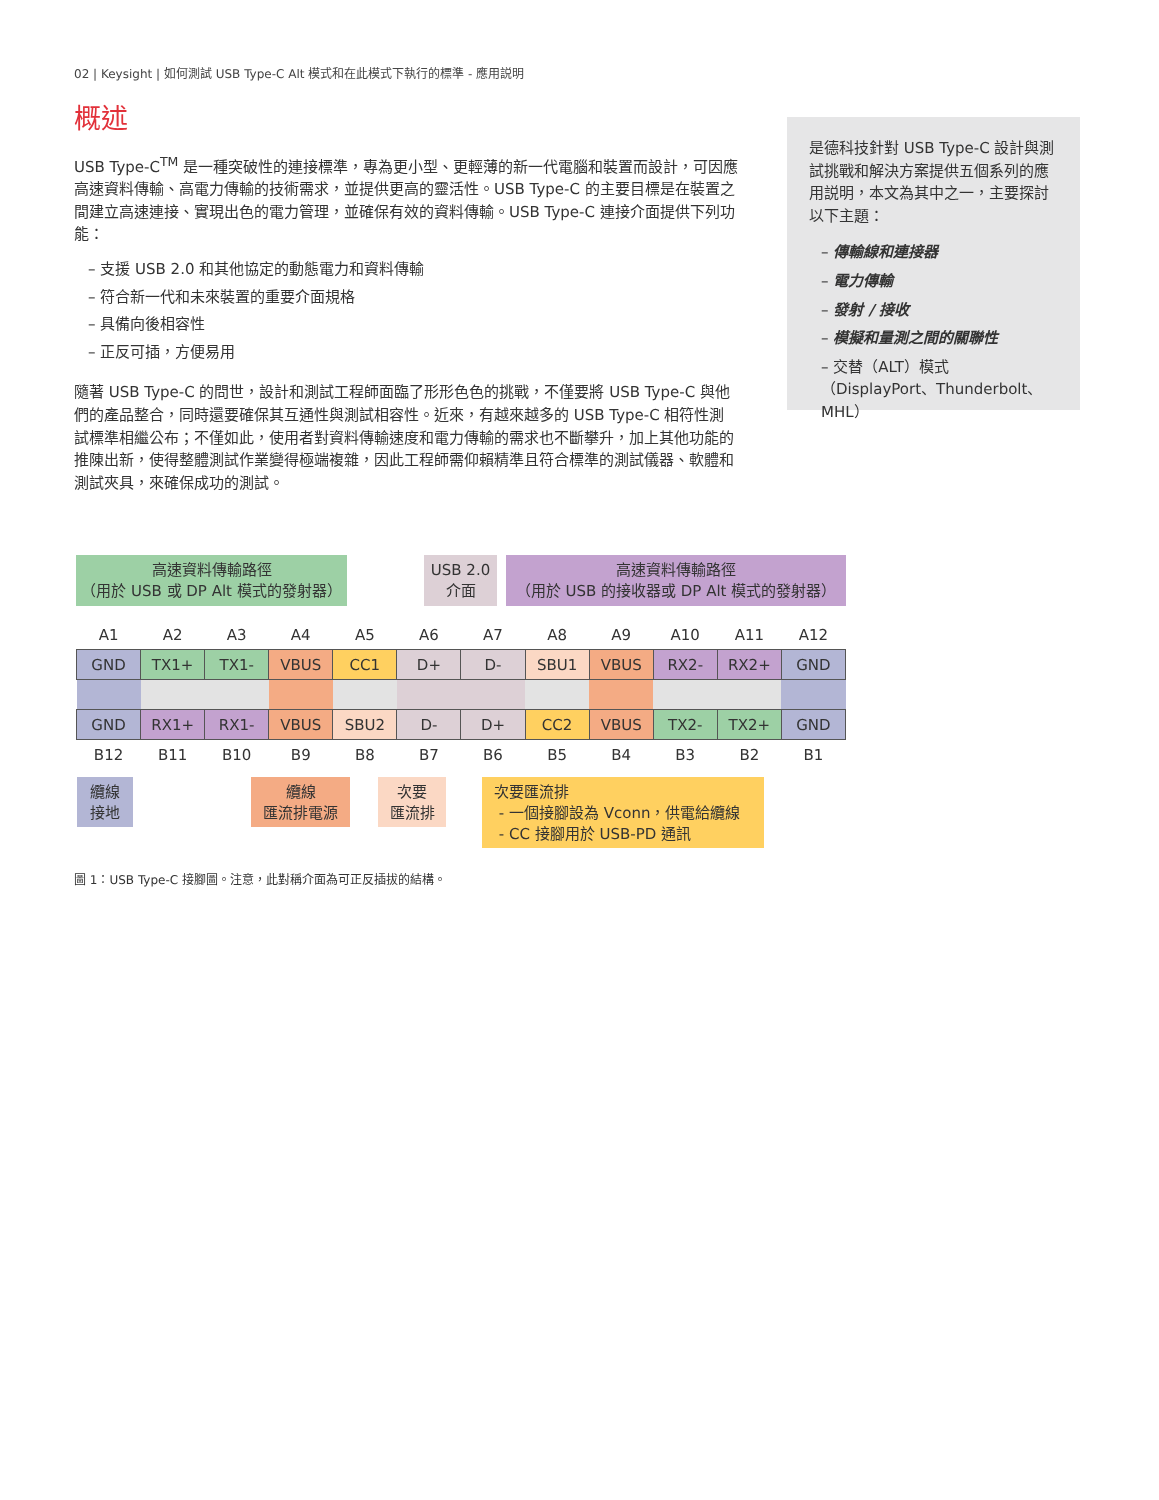02 | Keysight | 如何測試 USB Type-C Alt 模式和在此模式下執行的標準 - 應用説明
概述
USB Type-C<sup>TM</sup> 是一種突破性的連接標準，專為更小型、更輕薄的新一代電腦和裝置而設計，可因應高速資料傳輸、高電力傳輸的技術需求，並提供更高的靈活性。USB Type-C 的主要目標是在裝置之間建立高速連接、實現出色的電力管理，並確保有效的資料傳輸。USB Type-C 連接介面提供下列功能：
– 支援 USB 2.0 和其他協定的動態電力和資料傳輸
– 符合新一代和未來裝置的重要介面規格
– 具備向後相容性
– 正反可插，方便易用
隨著 USB Type-C 的問世，設計和測試工程師面臨了形形色色的挑戰，不僅要將 USB Type-C 與他們的產品整合，同時還要確保其互通性與測試相容性。近來，有越來越多的 USB Type-C 相符性測試標準相繼公布；不僅如此，使用者對資料傳輸速度和電力傳輸的需求也不斷攀升，加上其他功能的推陳出新，使得整體測試作業變得極端複雜，因此工程師需仰賴精準且符合標準的測試儀器、軟體和測試夾具，來確保成功的測試。
是德科技針對 USB Type-C 設計與測試挑戰和解決方案提供五個系列的應用説明，本文為其中之一，主要探討以下主題：
– 傳輸線和連接器
– 電力傳輸
– 發射 / 接收
– 模擬和量測之間的關聯性
– 交替（ALT）模式（DisplayPort、Thunderbolt、MHL）
高速資料傳輸路徑
（用於 USB 或 DP Alt 模式的發射器）
USB 2.0
介面
高速資料傳輸路徑
（用於 USB 的接收器或 DP Alt 模式的發射器）
| A1 | A2 | A3 | A4 | A5 | A6 | A7 | A8 | A9 | A10 | A11 | A12 |
| GND | TX1+ | TX1- | VBUS | CC1 | D+ | D- | SBU1 | VBUS | RX2- | RX2+ | GND |
| GND | RX1+ | RX1- | VBUS | SBU2 | D- | D+ | CC2 | VBUS | TX2- | TX2+ | GND |
| B12 | B11 | B10 | B9 | B8 | B7 | B6 | B5 | B4 | B3 | B2 | B1 |
纜線
接地
纜線
匯流排電源
次要
匯流排
次要匯流排
- 一個接腳設為 Vconn，供電給纜線
- CC 接腳用於 USB-PD 通訊
圖 1：USB Type-C 接腳圖。注意，此對稱介面為可正反插拔的結構。